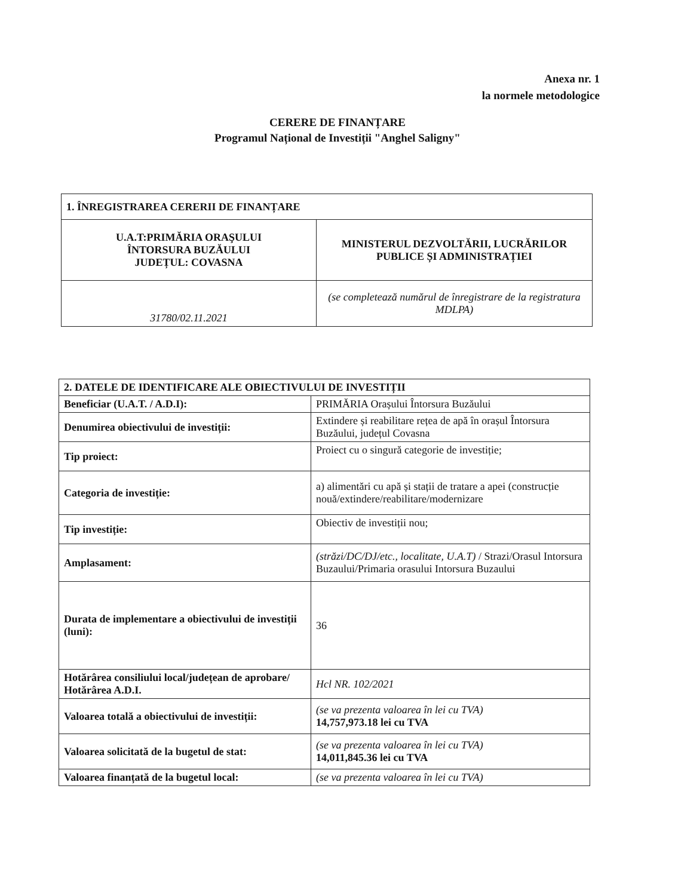Anexa nr. 1
la normele metodologice
CERERE DE FINANȚARE
Programul Național de Investiții "Anghel Saligny"
| 1. ÎNREGISTRAREA CERERII DE FINANȚARE | |
| U.A.T:PRIMĂRIA ORAŞULUI ÎNTORSURA BUZĂULUI JUDEȚUL: COVASNA | MINISTERUL DEZVOLTĂRII, LUCRĂRILOR PUBLICE ȘI ADMINISTRAȚIEI |
| 31780/02.11.2021 | (se completează numărul de înregistrare de la registratura MDLPA) |
| 2. DATELE DE IDENTIFICARE ALE OBIECTIVULUI DE INVESTIȚII | |
| Beneficiar (U.A.T. / A.D.I): | PRIMĂRIA Orașului Întorsura Buzăului |
| Denumirea obiectivului de investiții: | Extindere și reabilitare rețea de apă în orașul Întorsura Buzăului, județul Covasna |
| Tip proiect: | Proiect cu o singură categorie de investiție; |
| Categoria de investiție: | a) alimentări cu apă și stații de tratare a apei (construcție nouă/extindere/reabilitare/modernizare |
| Tip investiție: | Obiectiv de investiții nou; |
| Amplasament: | (străzi/DC/DJ/etc., localitate, U.A.T) / Strazi/Orasul Intorsura Buzaului/Primaria orasului Intorsura Buzaului |
| Durata de implementare a obiectivului de investiții (luni): | 36 |
| Hotărârea consiliului local/județean de aprobare/ Hotărârea A.D.I. | Hcl NR. 102/2021 |
| Valoarea totală a obiectivului de investiții: | (se va prezenta valoarea în lei cu TVA) 14,757,973.18 lei cu TVA |
| Valoarea solicitată de la bugetul de stat: | (se va prezenta valoarea în lei cu TVA) 14,011,845.36 lei cu TVA |
| Valoarea finanțată de la bugetul local: | (se va prezenta valoarea în lei cu TVA) |